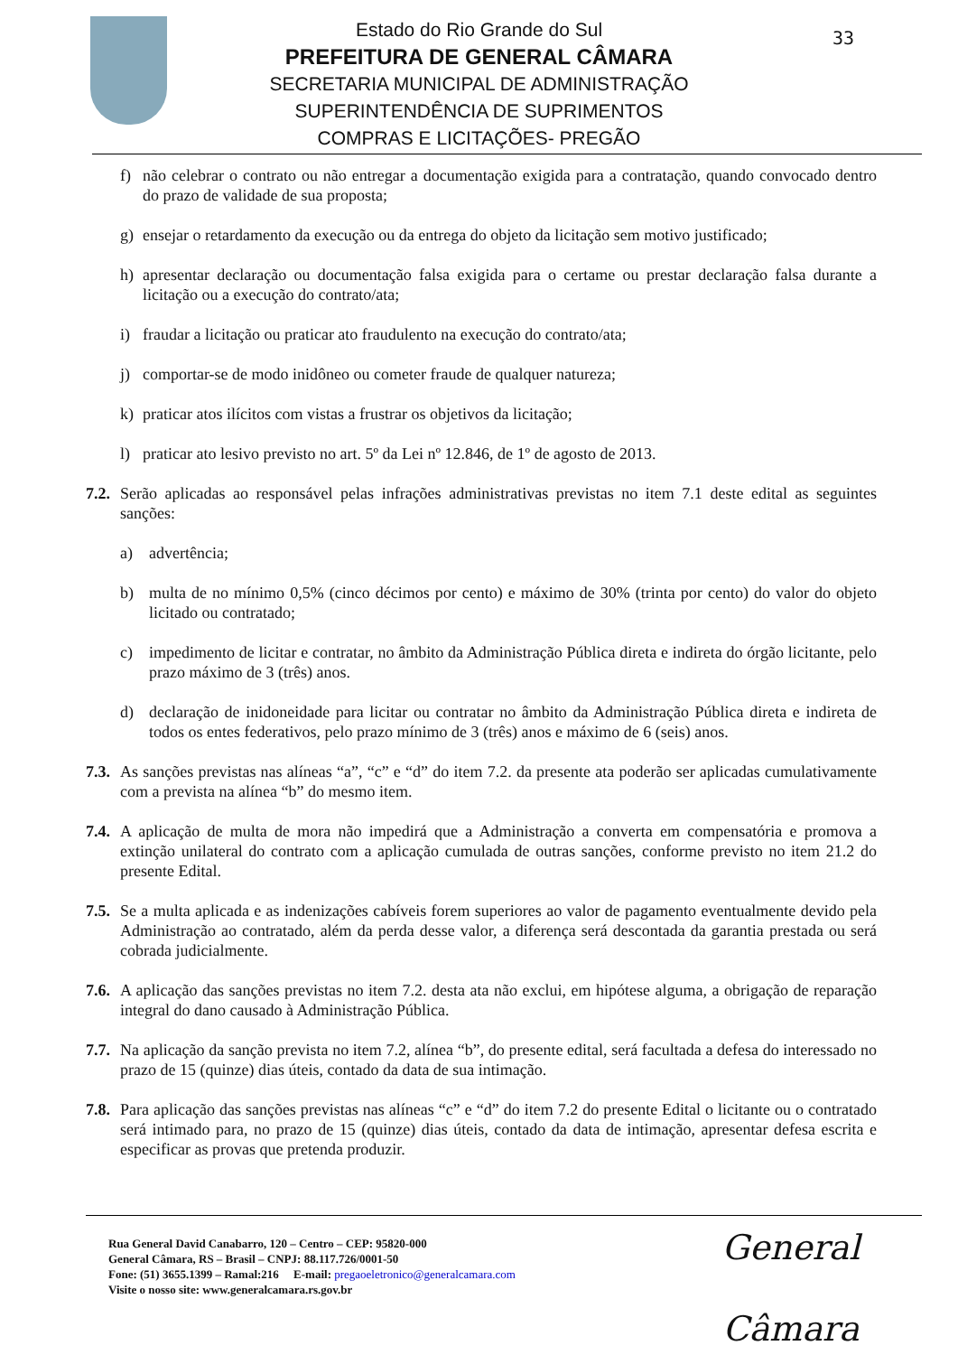33
Estado do Rio Grande do Sul
PREFEITURA DE GENERAL CÂMARA
SECRETARIA MUNICIPAL DE ADMINISTRAÇÃO
SUPERINTENDÊNCIA DE SUPRIMENTOS
COMPRAS E LICITAÇÕES- PREGÃO
f) não celebrar o contrato ou não entregar a documentação exigida para a contratação, quando convocado dentro do prazo de validade de sua proposta;
g) ensejar o retardamento da execução ou da entrega do objeto da licitação sem motivo justificado;
h) apresentar declaração ou documentação falsa exigida para o certame ou prestar declaração falsa durante a licitação ou a execução do contrato/ata;
i) fraudar a licitação ou praticar ato fraudulento na execução do contrato/ata;
j) comportar-se de modo inidôneo ou cometer fraude de qualquer natureza;
k) praticar atos ilícitos com vistas a frustrar os objetivos da licitação;
l) praticar ato lesivo previsto no art. 5º da Lei nº 12.846, de 1º de agosto de 2013.
7.2. Serão aplicadas ao responsável pelas infrações administrativas previstas no item 7.1 deste edital as seguintes sanções:
a) advertência;
b) multa de no mínimo 0,5% (cinco décimos por cento) e máximo de 30% (trinta por cento) do valor do objeto licitado ou contratado;
c) impedimento de licitar e contratar, no âmbito da Administração Pública direta e indireta do órgão licitante, pelo prazo máximo de 3 (três) anos.
d) declaração de inidoneidade para licitar ou contratar no âmbito da Administração Pública direta e indireta de todos os entes federativos, pelo prazo mínimo de 3 (três) anos e máximo de 6 (seis) anos.
7.3. As sanções previstas nas alíneas “a”, “c” e “d” do item 7.2. da presente ata poderão ser aplicadas cumulativamente com a prevista na alínea “b” do mesmo item.
7.4. A aplicação de multa de mora não impedirá que a Administração a converta em compensatória e promova a extinção unilateral do contrato com a aplicação cumulada de outras sanções, conforme previsto no item 21.2 do presente Edital.
7.5. Se a multa aplicada e as indenizações cabíveis forem superiores ao valor de pagamento eventualmente devido pela Administração ao contratado, além da perda desse valor, a diferença será descontada da garantia prestada ou será cobrada judicialmente.
7.6. A aplicação das sanções previstas no item 7.2. desta ata não exclui, em hipótese alguma, a obrigação de reparação integral do dano causado à Administração Pública.
7.7. Na aplicação da sanção prevista no item 7.2, alínea “b”, do presente edital, será facultada a defesa do interessado no prazo de 15 (quinze) dias úteis, contado da data de sua intimação.
7.8. Para aplicação das sanções previstas nas alíneas “c” e “d” do item 7.2 do presente Edital o licitante ou o contratado será intimado para, no prazo de 15 (quinze) dias úteis, contado da data de intimação, apresentar defesa escrita e especificar as provas que pretenda produzir.
Rua General David Canabarro, 120 – Centro – CEP: 95820-000
General Câmara, RS – Brasil – CNPJ: 88.117.726/0001-50
Fone: (51) 3655.1399 – Ramal:216 E-mail: pregaoeletronico@generalcamara.com
Visite o nosso site: www.generalcamara.rs.gov.br
General Câmara